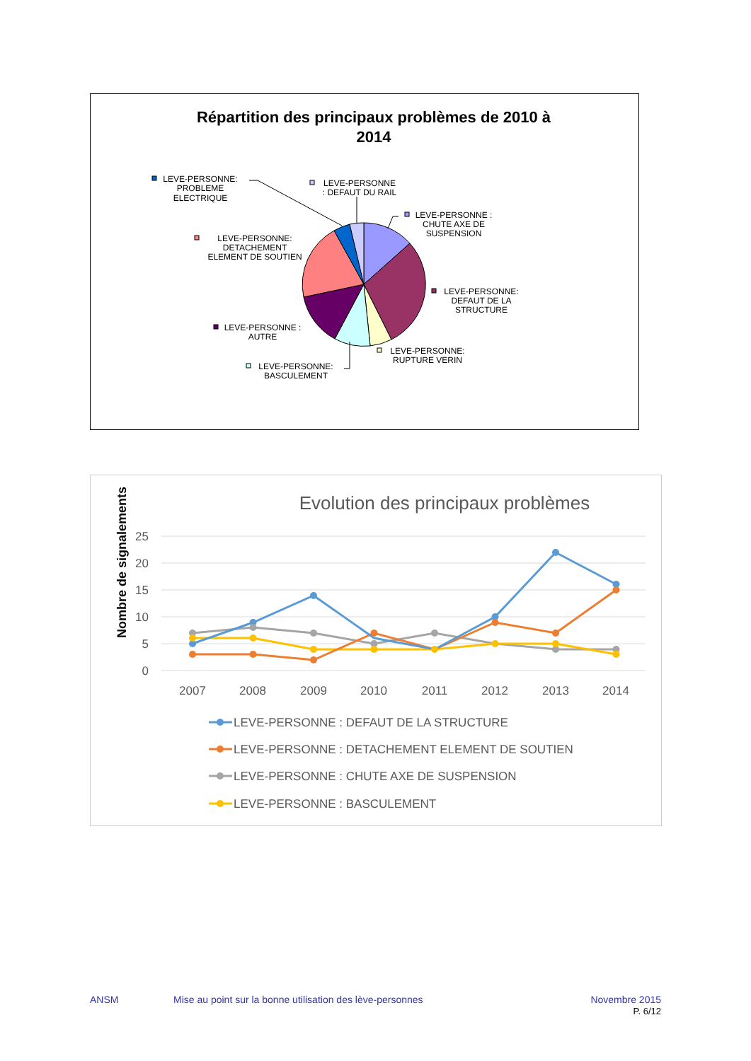Répartition des principaux problèmes de 2010 à
2014
LEVE-PERSONNE:
PROBLEME
ELECTRIQUE
LEVE-PERSONNE
: DEFAUT DU RAIL
LEVE-PERSONNE :
CHUTE AXE DE
SUSPENSION
LEVE-PERSONNE:
DETACHEMENT
ELEMENT DE SOUTIEN
LEVE-PERSONNE:
DEFAUT DE LA
STRUCTURE
LEVE-PERSONNE :
AUTRE
LEVE-PERSONNE:
RUPTURE VERIN
LEVE-PERSONNE:
BASCULEMENT
Evolution des principaux problèmes
25
20
15
10
5
0
2007
2008
2009
2010
2011
2012
2013
2014
Nombre de signalements
LEVE-PERSONNE : DEFAUT DE LA STRUCTURE
LEVE-PERSONNE : DETACHEMENT ELEMENT DE SOUTIEN
LEVE-PERSONNE : CHUTE AXE DE SUSPENSION
LEVE-PERSONNE : BASCULEMENT
ANSM Mise au point sur la bonne utilisation des lève-personnes
Novembre 2015
P. 6/12